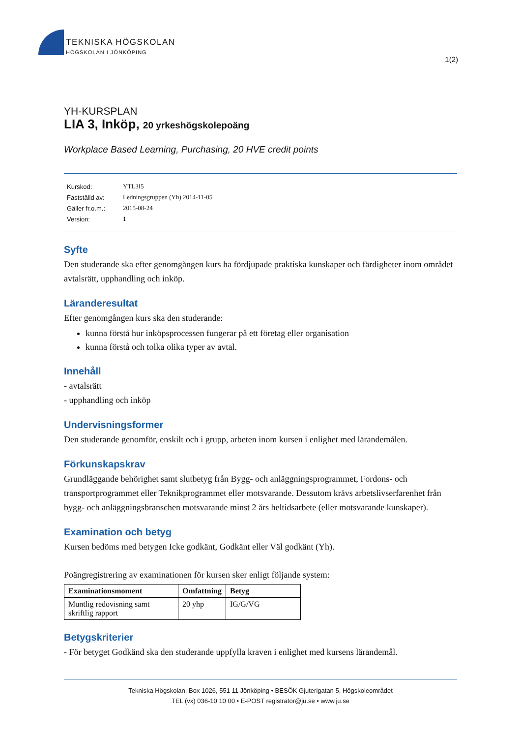TEKNISKA HÖGSKOLAN
HÖGSKOLAN I JÖNKÖPING
1(2)
YH-KURSPLAN
LIA 3, Inköp, 20 yrkeshögskolepoäng
Workplace Based Learning, Purchasing, 20 HVE credit points
| Kurskod: | YTL3I5 |
| Fastställd av: | Ledningsgruppen (Yh) 2014-11-05 |
| Gäller fr.o.m.: | 2015-08-24 |
| Version: | 1 |
Syfte
Den studerande ska efter genomgången kurs ha fördjupade praktiska kunskaper och färdigheter inom området avtalsrätt, upphandling och inköp.
Läranderesultat
Efter genomgången kurs ska den studerande:
kunna förstå hur inköpsprocessen fungerar på ett företag eller organisation
kunna förstå och tolka olika typer av avtal.
Innehåll
- avtalsrätt
- upphandling och inköp
Undervisningsformer
Den studerande genomför, enskilt och i grupp, arbeten inom kursen i enlighet med lärandemålen.
Förkunskapskrav
Grundläggande behörighet samt slutbetyg från Bygg- och anläggningsprogrammet, Fordons- och transportprogrammet eller Teknikprogrammet eller motsvarande. Dessutom krävs arbetslivserfarenhet från bygg- och anläggningsbranschen motsvarande minst 2 års heltidsarbete (eller motsvarande kunskaper).
Examination och betyg
Kursen bedöms med betygen Icke godkänt, Godkänt eller Väl godkänt (Yh).
Poängregistrering av examinationen för kursen sker enligt följande system:
| Examinationsmoment | Omfattning | Betyg |
| --- | --- | --- |
| Muntlig redovisning samt skriftlig rapport | 20 yhp | IG/G/VG |
Betygskriterier
- För betyget Godkänd ska den studerande uppfylla kraven i enlighet med kursens lärandemål.
Tekniska Högskolan, Box 1026, 551 11 Jönköping • BESÖK Gjuterigatan 5, Högskoleområdet
TEL (vx) 036-10 10 00 • E-POST registrator@ju.se • www.ju.se